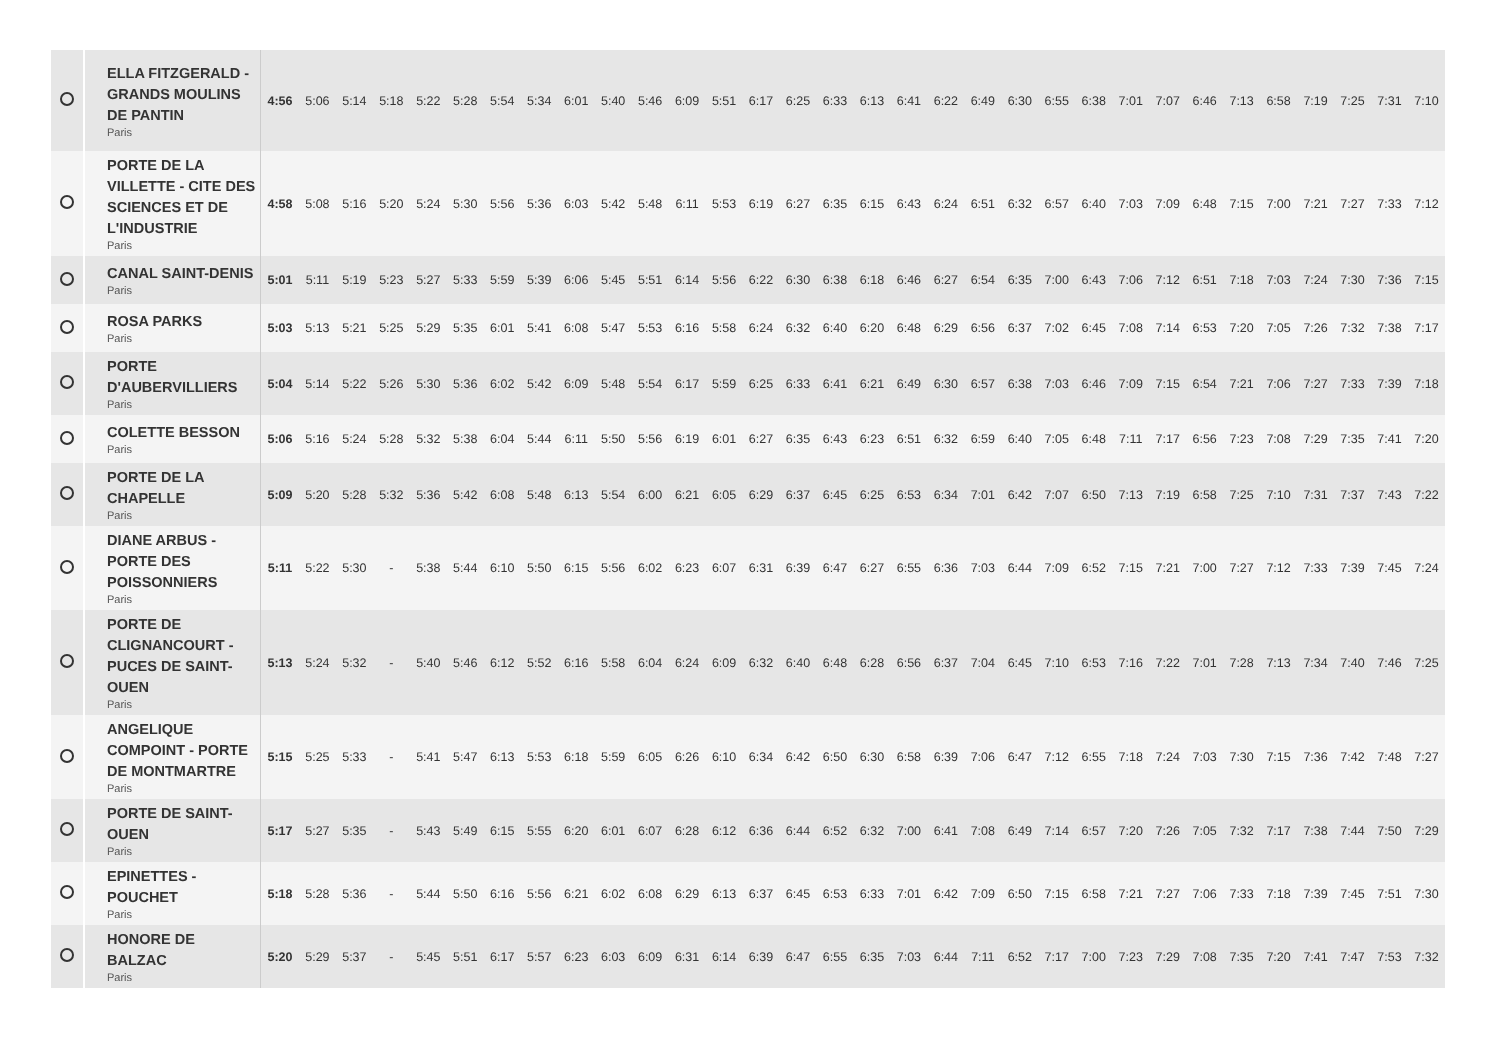| | ELLA FITZGERALD - GRANDS MOULINS DE PANTIN Paris | 4:56 | 5:06 | 5:14 | 5:18 | 5:22 | 5:28 | 5:54 | 5:34 | 6:01 | 5:40 | 5:46 | 6:09 | 5:51 | 6:17 | 6:25 | 6:33 | 6:13 | 6:41 | 6:22 | 6:49 | 6:30 | 6:55 | 6:38 | 7:01 | 7:07 | 6:46 | 7:13 | 6:58 | 7:19 | 7:25 | 7:31 | 7:10 |
| | PORTE DE LA VILLETTE - CITE DES SCIENCES ET DE L'INDUSTRIE Paris | 4:58 | 5:08 | 5:16 | 5:20 | 5:24 | 5:30 | 5:56 | 5:36 | 6:03 | 5:42 | 5:48 | 6:11 | 5:53 | 6:19 | 6:27 | 6:35 | 6:15 | 6:43 | 6:24 | 6:51 | 6:32 | 6:57 | 6:40 | 7:03 | 7:09 | 6:48 | 7:15 | 7:00 | 7:21 | 7:27 | 7:33 | 7:12 |
| | CANAL SAINT-DENIS Paris | 5:01 | 5:11 | 5:19 | 5:23 | 5:27 | 5:33 | 5:59 | 5:39 | 6:06 | 5:45 | 5:51 | 6:14 | 5:56 | 6:22 | 6:30 | 6:38 | 6:18 | 6:46 | 6:27 | 6:54 | 6:35 | 7:00 | 6:43 | 7:06 | 7:12 | 6:51 | 7:18 | 7:03 | 7:24 | 7:30 | 7:36 | 7:15 |
| | ROSA PARKS Paris | 5:03 | 5:13 | 5:21 | 5:25 | 5:29 | 5:35 | 6:01 | 5:41 | 6:08 | 5:47 | 5:53 | 6:16 | 5:58 | 6:24 | 6:32 | 6:40 | 6:20 | 6:48 | 6:29 | 6:56 | 6:37 | 7:02 | 6:45 | 7:08 | 7:14 | 6:53 | 7:20 | 7:05 | 7:26 | 7:32 | 7:38 | 7:17 |
| | PORTE D'AUBERVILLIERS Paris | 5:04 | 5:14 | 5:22 | 5:26 | 5:30 | 5:36 | 6:02 | 5:42 | 6:09 | 5:48 | 5:54 | 6:17 | 5:59 | 6:25 | 6:33 | 6:41 | 6:21 | 6:49 | 6:30 | 6:57 | 6:38 | 7:03 | 6:46 | 7:09 | 7:15 | 6:54 | 7:21 | 7:06 | 7:27 | 7:33 | 7:39 | 7:18 |
| | COLETTE BESSON Paris | 5:06 | 5:16 | 5:24 | 5:28 | 5:32 | 5:38 | 6:04 | 5:44 | 6:11 | 5:50 | 5:56 | 6:19 | 6:01 | 6:27 | 6:35 | 6:43 | 6:23 | 6:51 | 6:32 | 6:59 | 6:40 | 7:05 | 6:48 | 7:11 | 7:17 | 6:56 | 7:23 | 7:08 | 7:29 | 7:35 | 7:41 | 7:20 |
| | PORTE DE LA CHAPELLE Paris | 5:09 | 5:20 | 5:28 | 5:32 | 5:36 | 5:42 | 6:08 | 5:48 | 6:13 | 5:54 | 6:00 | 6:21 | 6:05 | 6:29 | 6:37 | 6:45 | 6:25 | 6:53 | 6:34 | 7:01 | 6:42 | 7:07 | 6:50 | 7:13 | 7:19 | 6:58 | 7:25 | 7:10 | 7:31 | 7:37 | 7:43 | 7:22 |
| | DIANE ARBUS - PORTE DES POISSONNIERS Paris | 5:11 | 5:22 | 5:30 | - | 5:38 | 5:44 | 6:10 | 5:50 | 6:15 | 5:56 | 6:02 | 6:23 | 6:07 | 6:31 | 6:39 | 6:47 | 6:27 | 6:55 | 6:36 | 7:03 | 6:44 | 7:09 | 6:52 | 7:15 | 7:21 | 7:00 | 7:27 | 7:12 | 7:33 | 7:39 | 7:45 | 7:24 |
| | PORTE DE CLIGNANCOURT - PUCES DE SAINT-OUEN Paris | 5:13 | 5:24 | 5:32 | - | 5:40 | 5:46 | 6:12 | 5:52 | 6:16 | 5:58 | 6:04 | 6:24 | 6:09 | 6:32 | 6:40 | 6:48 | 6:28 | 6:56 | 6:37 | 7:04 | 6:45 | 7:10 | 6:53 | 7:16 | 7:22 | 7:01 | 7:28 | 7:13 | 7:34 | 7:40 | 7:46 | 7:25 |
| | ANGELIQUE COMPOINT - PORTE DE MONTMARTRE Paris | 5:15 | 5:25 | 5:33 | - | 5:41 | 5:47 | 6:13 | 5:53 | 6:18 | 5:59 | 6:05 | 6:26 | 6:10 | 6:34 | 6:42 | 6:50 | 6:30 | 6:58 | 6:39 | 7:06 | 6:47 | 7:12 | 6:55 | 7:18 | 7:24 | 7:03 | 7:30 | 7:15 | 7:36 | 7:42 | 7:48 | 7:27 |
| | PORTE DE SAINT-OUEN Paris | 5:17 | 5:27 | 5:35 | - | 5:43 | 5:49 | 6:15 | 5:55 | 6:20 | 6:01 | 6:07 | 6:28 | 6:12 | 6:36 | 6:44 | 6:52 | 6:32 | 7:00 | 6:41 | 7:08 | 6:49 | 7:14 | 6:57 | 7:20 | 7:26 | 7:05 | 7:32 | 7:17 | 7:38 | 7:44 | 7:50 | 7:29 |
| | EPINETTES - POUCHET Paris | 5:18 | 5:28 | 5:36 | - | 5:44 | 5:50 | 6:16 | 5:56 | 6:21 | 6:02 | 6:08 | 6:29 | 6:13 | 6:37 | 6:45 | 6:53 | 6:33 | 7:01 | 6:42 | 7:09 | 6:50 | 7:15 | 6:58 | 7:21 | 7:27 | 7:06 | 7:33 | 7:18 | 7:39 | 7:45 | 7:51 | 7:30 |
| | HONORE DE BALZAC Paris | 5:20 | 5:29 | 5:37 | - | 5:45 | 5:51 | 6:17 | 5:57 | 6:23 | 6:03 | 6:09 | 6:31 | 6:14 | 6:39 | 6:47 | 6:55 | 6:35 | 7:03 | 6:44 | 7:11 | 6:52 | 7:17 | 7:00 | 7:23 | 7:29 | 7:08 | 7:35 | 7:20 | 7:41 | 7:47 | 7:53 | 7:32 |